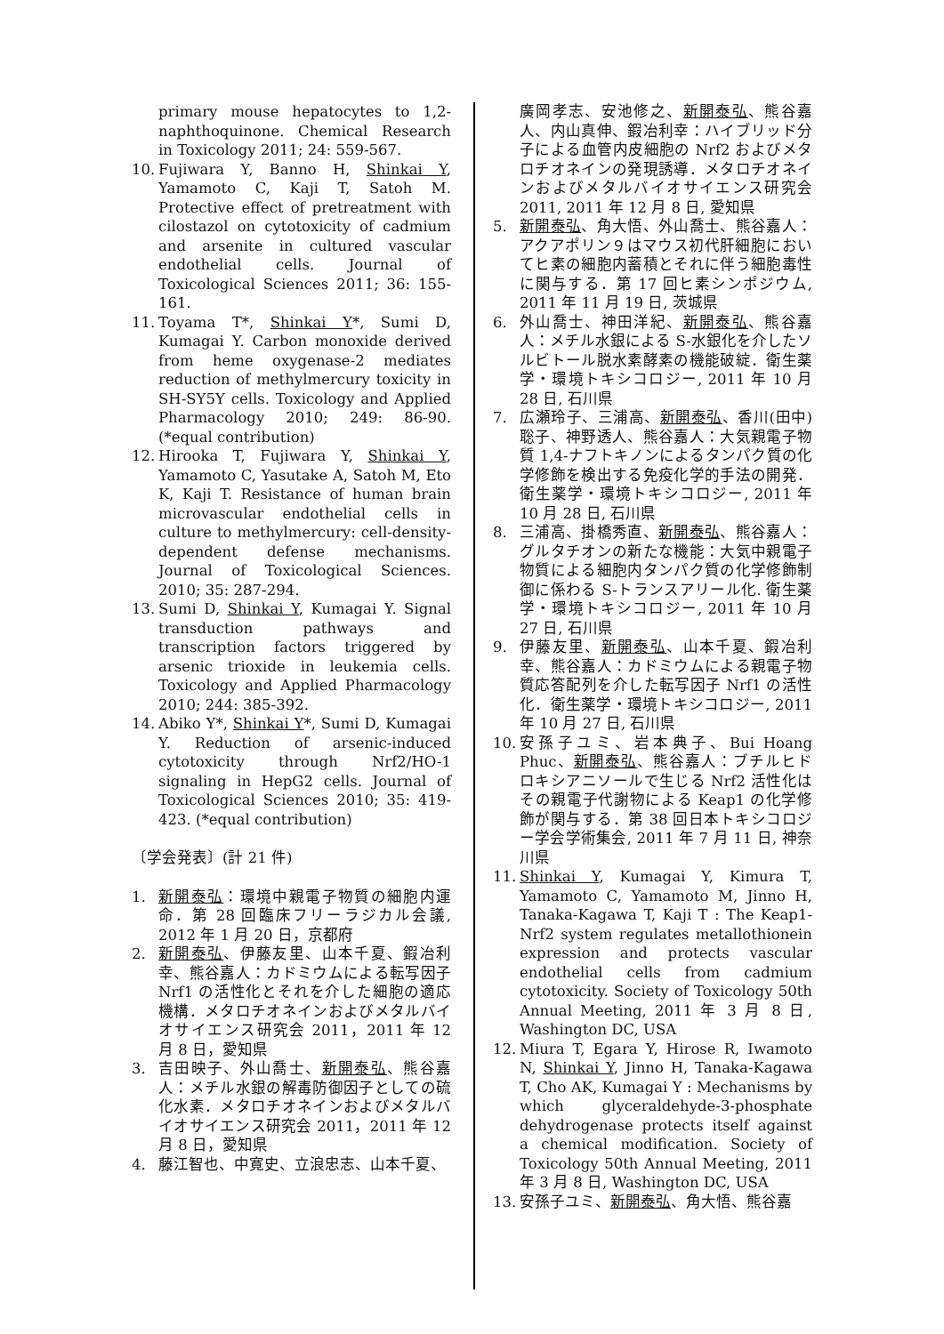primary mouse hepatocytes to 1,2-naphthoquinone. Chemical Research in Toxicology 2011; 24: 559-567.
10. Fujiwara Y, Banno H, Shinkai Y, Yamamoto C, Kaji T, Satoh M. Protective effect of pretreatment with cilostazol on cytotoxicity of cadmium and arsenite in cultured vascular endothelial cells. Journal of Toxicological Sciences 2011; 36: 155-161.
11. Toyama T*, Shinkai Y*, Sumi D, Kumagai Y. Carbon monoxide derived from heme oxygenase-2 mediates reduction of methylmercury toxicity in SH-SY5Y cells. Toxicology and Applied Pharmacology 2010; 249: 86-90. (*equal contribution)
12. Hirooka T, Fujiwara Y, Shinkai Y, Yamamoto C, Yasutake A, Satoh M, Eto K, Kaji T. Resistance of human brain microvascular endothelial cells in culture to methylmercury: cell-density-dependent defense mechanisms. Journal of Toxicological Sciences. 2010; 35: 287-294.
13. Sumi D, Shinkai Y, Kumagai Y. Signal transduction pathways and transcription factors triggered by arsenic trioxide in leukemia cells. Toxicology and Applied Pharmacology 2010; 244: 385-392.
14. Abiko Y*, Shinkai Y*, Sumi D, Kumagai Y. Reduction of arsenic-induced cytotoxicity through Nrf2/HO-1 signaling in HepG2 cells. Journal of Toxicological Sciences 2010; 35: 419-423. (*equal contribution)
〔学会発表〕(計 21 件)
1. 新開泰弘：環境中親電子物質の細胞内運命．第 28 回臨床フリーラジカル会議, 2012 年 1 月 20 日，京都府
2. 新開泰弘、伊藤友里、山本千夏、鍜冶利幸、熊谷嘉人：カドミウムによる転写因子 Nrf1 の活性化とそれを介した細胞の適応機構．メタロチオネインおよびメタルバイオサイエンス研究会 2011，2011 年 12 月 8 日，愛知県
3. 吉田映子、外山喬士、新開泰弘、熊谷嘉人：メチル水銀の解毒防御因子としての硫化水素．メタロチオネインおよびメタルバイオサイエンス研究会 2011，2011 年 12 月 8 日，愛知県
4. 藤江智也、中寛史、立浪忠志、山本千夏、
廣岡孝志、安池修之、新開泰弘、熊谷嘉人、内山真伸、鍜冶利幸：ハイブリッド分子による血管内皮細胞の Nrf2 およびメタロチオネインの発現誘導．メタロチオネインおよびメタルバイオサイエンス研究会 2011, 2011 年 12 月 8 日, 愛知県
5. 新開泰弘、角大悟、外山喬士、熊谷嘉人：アクアポリン９はマウス初代肝細胞においてヒ素の細胞内蓄積とそれに伴う細胞毒性に関与する．第 17 回ヒ素シンポジウム, 2011 年 11 月 19 日, 茨城県
6. 外山喬士、神田洋紀、新開泰弘、熊谷嘉人：メチル水銀による S-水銀化を介したソルビトール脱水素酵素の機能破綻．衛生薬学・環境トキシコロジー, 2011 年 10 月 28 日, 石川県
7. 広瀬玲子、三浦高、新開泰弘、香川(田中)聡子、神野透人、熊谷嘉人：大気親電子物質 1,4-ナフトキノンによるタンパク質の化学修飾を検出する免疫化学的手法の開発．衛生薬学・環境トキシコロジー, 2011 年 10 月 28 日, 石川県
8. 三浦高、掛橋秀直、新開泰弘、熊谷嘉人：グルタチオンの新たな機能：大気中親電子物質による細胞内タンパク質の化学修飾制御に係わる S-トランスアリール化. 衛生薬学・環境トキシコロジー, 2011 年 10 月 27 日, 石川県
9. 伊藤友里、新開泰弘、山本千夏、鍜冶利幸、熊谷嘉人：カドミウムによる親電子物質応答配列を介した転写因子 Nrf1 の活性化．衛生薬学・環境トキシコロジー, 2011 年 10 月 27 日, 石川県
10. 安孫子ユミ、岩本典子、Bui Hoang Phuc、新開泰弘、熊谷嘉人：ブチルヒドロキシアニソールで生じる Nrf2 活性化はその親電子代謝物による Keap1 の化学修飾が関与する．第 38 回日本トキシコロジー学会学術集会, 2011 年 7 月 11 日, 神奈川県
11. Shinkai Y, Kumagai Y, Kimura T, Yamamoto C, Yamamoto M, Jinno H, Tanaka-Kagawa T, Kaji T : The Keap1-Nrf2 system regulates metallothionein expression and protects vascular endothelial cells from cadmium cytotoxicity. Society of Toxicology 50th Annual Meeting, 2011 年 3 月 8 日, Washington DC, USA
12. Miura T, Egara Y, Hirose R, Iwamoto N, Shinkai Y, Jinno H, Tanaka-Kagawa T, Cho AK, Kumagai Y : Mechanisms by which glyceraldehyde-3-phosphate dehydrogenase protects itself against a chemical modification. Society of Toxicology 50th Annual Meeting, 2011 年 3 月 8 日, Washington DC, USA
13. 安孫子ユミ、新開泰弘、角大悟、熊谷嘉